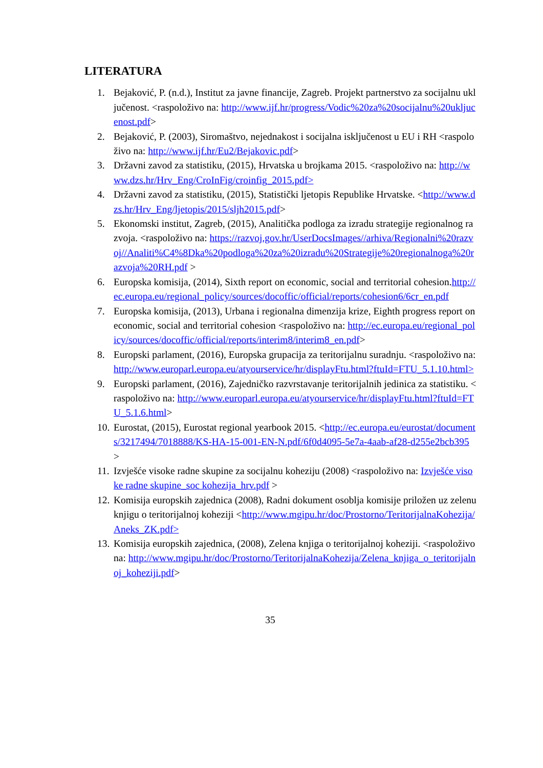LITERATURA
1. Bejaković, P. (n.d.), Institut za javne financije, Zagreb. Projekt partnerstvo za socijalnu uključenost. <raspoloživo na: http://www.ijf.hr/progress/Vodic%20za%20socijalnu%20ukljucenost.pdf>
2. Bejaković, P. (2003), Siromaštvo, nejednakost i socijalna isključenost u EU i RH <raspoloživo na: http://www.ijf.hr/Eu2/Bejakovic.pdf>
3. Državni zavod za statistiku, (2015), Hrvatska u brojkama 2015. <raspoloživo na: http://www.dzs.hr/Hrv_Eng/CroInFig/croinfig_2015.pdf>
4. Državni zavod za statistiku, (2015), Statistički ljetopis Republike Hrvatske. <http://www.dzs.hr/Hrv_Eng/ljetopis/2015/sljh2015.pdf>
5. Ekonomski institut, Zagreb, (2015), Analitička podloga za izradu strategije regionalnog razvoja. <raspoloživo na: https://razvoj.gov.hr/UserDocsImages//arhiva/Regionalni%20razvoj//Analiti%C4%8Dka%20podloga%20za%20izradu%20Strategije%20regionalnoga%20razvoja%20RH.pdf >
6. Europska komisija, (2014), Sixth report on economic, social and territorial cohesion.http://ec.europa.eu/regional_policy/sources/docoffic/official/reports/cohesion6/6cr_en.pdf
7. Europska komisija, (2013), Urbana i regionalna dimenzija krize, Eighth progress report on economic, social and territorial cohesion <raspoloživo na: http://ec.europa.eu/regional_policy/sources/docoffic/official/reports/interim8/interim8_en.pdf>
8. Europski parlament, (2016), Europska grupacija za teritorijalnu suradnju. <raspoloživo na: http://www.europarl.europa.eu/atyourservice/hr/displayFtu.html?ftuId=FTU_5.1.10.html>
9. Europski parlament, (2016), Zajedničko razvrstavanje teritorijalnih jedinica za statistiku. <raspoloživo na: http://www.europarl.europa.eu/atyourservice/hr/displayFtu.html?ftuId=FTU_5.1.6.html>
10. Eurostat, (2015), Eurostat regional yearbook 2015. <http://ec.europa.eu/eurostat/documents/3217494/7018888/KS-HA-15-001-EN-N.pdf/6f0d4095-5e7a-4aab-af28-d255e2bcb395 >
11. Izvješće visoke radne skupine za socijalnu koheziju (2008) <raspoloživo na: Izvješće visoke radne skupine_soc kohezija_hrv.pdf >
12. Komisija europskih zajednica (2008), Radni dokument osoblja komisije priložen uz zelenu knjigu o teritorijalnoj koheziji <http://www.mgipu.hr/doc/Prostorno/TeritorijalnaKohezija/Aneks_ZK.pdf>
13. Komisija europskih zajednica, (2008), Zelena knjiga o teritorijalnoj koheziji. <raspoloživo na: http://www.mgipu.hr/doc/Prostorno/TeritorijalnaKohezija/Zelena_knjiga_o_teritorijalnoj_koheziji.pdf>
35